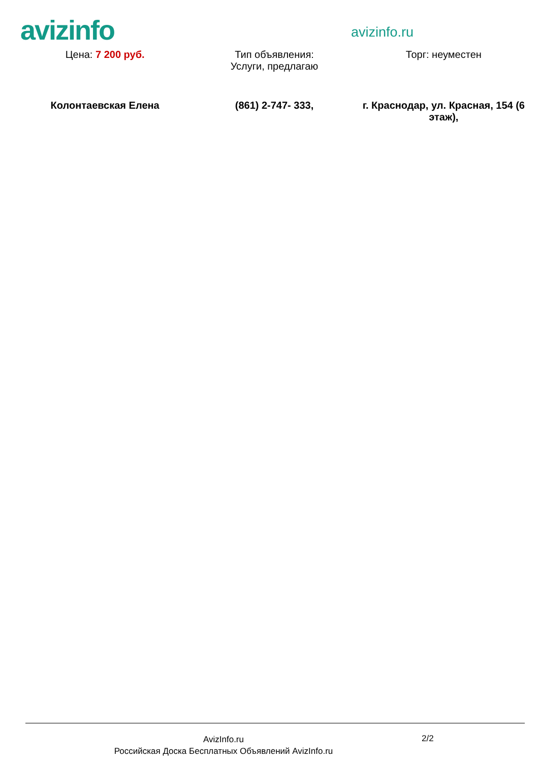avizinfo
avizinfo.ru
| Цена: 7 200 руб. | Тип объявления: Услуги, предлагаю | Торг: неуместен |
| Колонтаевская Елена | (861) 2-747- 333, | г. Краснодар, ул. Красная, 154 (6 этаж), |
AvizInfo.ru
Российская Доска Бесплатных Объявлений AvizInfo.ru
2/2